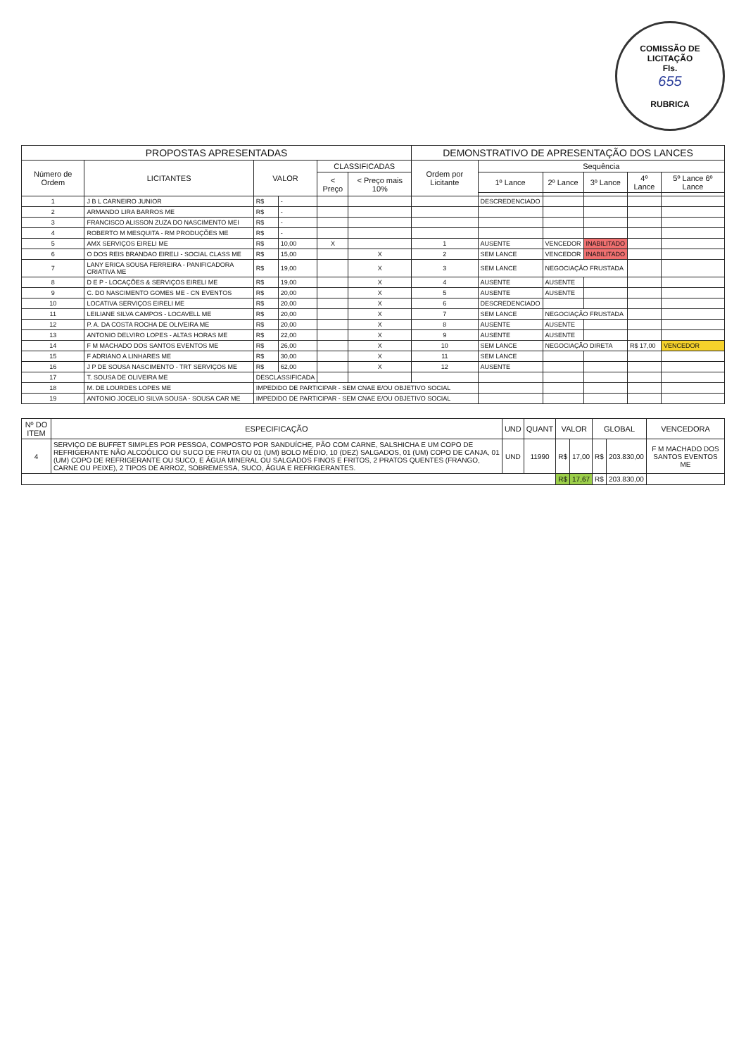COMISSÃO DE LICITAÇÃO
Fls.
655
RUBRICA
| PROPOSTAS APRESENTADAS | | | | | | DEMONSTRATIVO DE APRESENTAÇÃO DOS LANCES | | | | | |
| --- | --- | --- | --- | --- | --- | --- | --- | --- | --- | --- | --- |
| Número de Ordem | LICITANTES | VALOR | | CLASSIFICADAS | | Ordem por Licitante | Sequência | | | | |
| | | | | < Preço | < Preço mais 10% | | 1º Lance | 2º Lance | 3º Lance | 4º Lance | 5º Lance 6º Lance |
| 1 | J B L CARNEIRO JUNIOR | R$ | - | | | | DESCREDENCIADO | | | | |
| 2 | ARMANDO LIRA BARROS ME | R$ | - | | | | | | | | |
| 3 | FRANCISCO ALISSON ZUZA DO NASCIMENTO MEI | R$ | - | | | | | | | | |
| 4 | ROBERTO M MESQUITA - RM PRODUÇÕES ME | R$ | - | | | | | | | | |
| 5 | AMX SERVIÇOS EIRELI ME | R$ | 10,00 | X | | 1 | AUSENTE | VENCEDOR | INABILITADO | | |
| 6 | O DOS REIS BRANDAO EIRELI - SOCIAL CLASS ME | R$ | 15,00 | | X | 2 | SEM LANCE | VENCEDOR | INABILITADO | | |
| 7 | LANY ERICA SOUSA FERREIRA - PANIFICADORA CRIATIVA ME | R$ | 19,00 | | X | 3 | SEM LANCE | NEGOCIAÇÃO FRUSTADA | | | |
| 8 | D E P - LOCAÇÕES & SERVIÇOS EIRELI ME | R$ | 19,00 | | X | 4 | AUSENTE | AUSENTE | | | |
| 9 | C. DO NASCIMENTO GOMES ME - CN EVENTOS | R$ | 20,00 | | X | 5 | AUSENTE | AUSENTE | | | |
| 10 | LOCATIVA SERVIÇOS EIRELI ME | R$ | 20,00 | | X | 6 | DESCREDENCIADO | | | | |
| 11 | LEILIANE SILVA CAMPOS - LOCAVELL ME | R$ | 20,00 | | X | 7 | SEM LANCE | NEGOCIAÇÃO FRUSTADA | | | |
| 12 | P. A. DA COSTA ROCHA DE OLIVEIRA ME | R$ | 20,00 | | X | 8 | AUSENTE | AUSENTE | | | |
| 13 | ANTONIO DELVIRO LOPES - ALTAS HORAS ME | R$ | 22,00 | | X | 9 | AUSENTE | AUSENTE | | | |
| 14 | F M MACHADO DOS SANTOS EVENTOS ME | R$ | 26,00 | | X | 10 | SEM LANCE | NEGOCIAÇÃO DIRETA | | R$ 17,00 | VENCEDOR |
| 15 | F ADRIANO A LINHARES ME | R$ | 30,00 | | X | 11 | SEM LANCE | | | | |
| 16 | J P DE SOUSA NASCIMENTO - TRT SERVIÇOS ME | R$ | 62,00 | | X | 12 | AUSENTE | | | | |
| 17 | T. SOUSA DE OLIVEIRA ME | DESCLASSIFICADA | | | | | | | | | |
| 18 | M. DE LOURDES LOPES ME | IMPEDIDO DE PARTICIPAR - SEM CNAE E/OU OBJETIVO SOCIAL | | | | | | | | | |
| 19 | ANTONIO JOCELIO SILVA SOUSA - SOUSA CAR ME | IMPEDIDO DE PARTICIPAR - SEM CNAE E/OU OBJETIVO SOCIAL | | | | | | | | | |
| Nº DO ITEM | ESPECIFICAÇÃO | UND | QUANT | VALOR | | GLOBAL | | VENCEDORA |
| --- | --- | --- | --- | --- | --- | --- | --- | --- |
| 4 | SERVIÇO DE BUFFET SIMPLES POR PESSOA, COMPOSTO POR SANDUÍCHE, PÃO COM CARNE, SALSHICHA E UM COPO DE REFRIGERANTE NÃO ALCOÓLICO OU SUCO DE FRUTA OU 01 (UM) BOLO MÉDIO, 10 (DEZ) SALGADOS, 01 (UM) COPO DE CANJA, 01 (UM) COPO DE REFRIGERANTE OU SUCO, E ÁGUA MINERAL OU SALGADOS FINOS E FRITOS, 2 PRATOS QUENTES (FRANGO, CARNE OU PEIXE), 2 TIPOS DE ARROZ, SOBREMESSA, SUCO, ÁGUA E REFRIGERANTES. | UND | 11990 | R$ | 17,00 | R$ | 203.830,00 | F M MACHADO DOS SANTOS EVENTOS ME |
| | | | | R$ | 17,67 | R$ | 203.830,00 | |